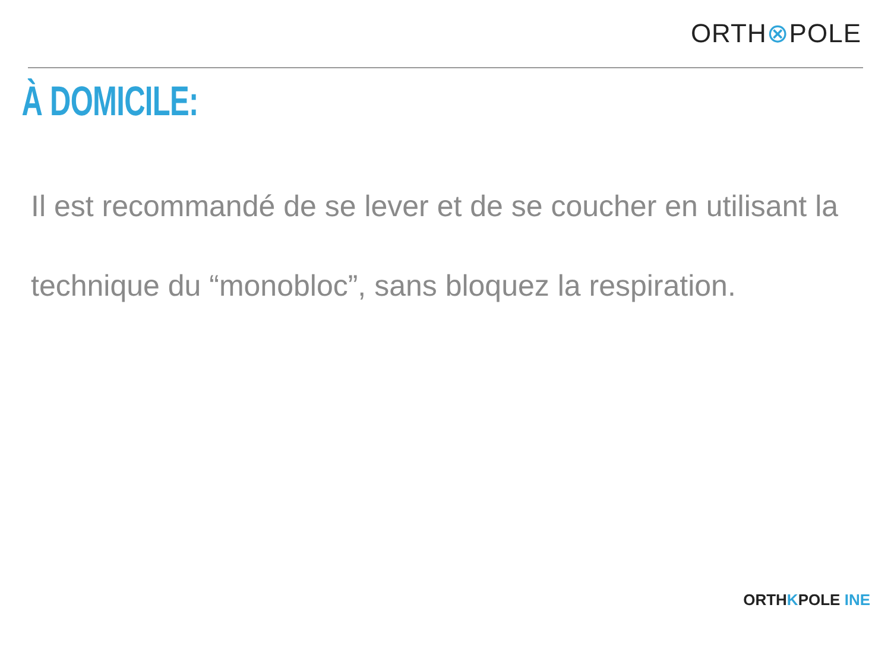ORTH⊗POLE
À DOMICILE:
Il est recommandé de se lever et de se coucher en utilisant la technique du “monobloc”, sans bloquez la respiration.
ORTHKPOLE INE